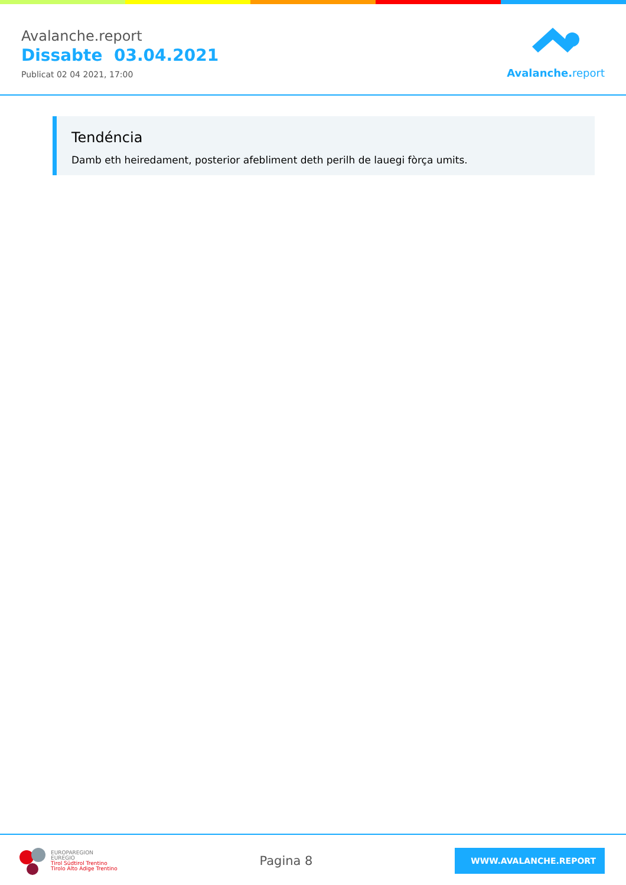Avalanche.report
Dissabte 03.04.2021
Publicat 02 04 2021, 17:00
Avalanche. report
Tendéncia
Damb eth heiredament, posterior afebliment deth perilh de lauegi fòrça umits.
EUROPAREGION
EUREGIO
Tirol Südtirol Trentino
Tirolo Alto Adige Trentino
Pagina 8
WWW.AVALANCHE.REPORT